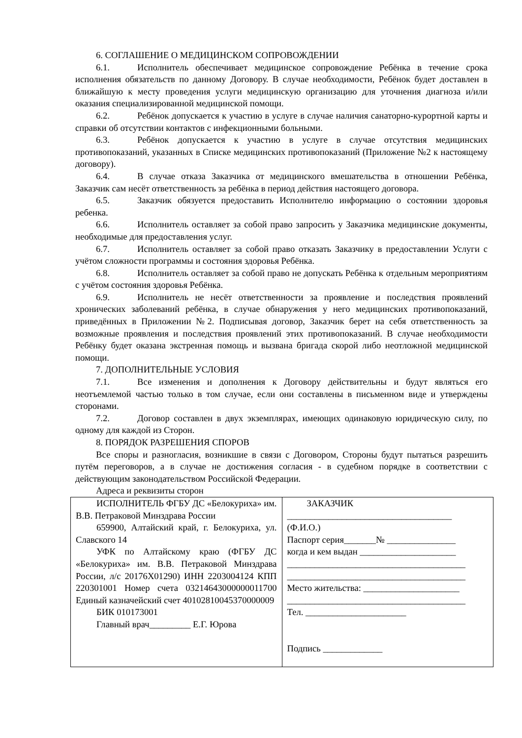6. СОГЛАШЕНИЕ О МЕДИЦИНСКОМ СОПРОВОЖДЕНИИ
6.1. Исполнитель обеспечивает медицинское сопровождение Ребёнка в течение срока исполнения обязательств по данному Договору. В случае необходимости, Ребёнок будет доставлен в ближайшую к месту проведения услуги медицинскую организацию для уточнения диагноза и/или оказания специализированной медицинской помощи.
6.2. Ребёнок допускается к участию в услуге в случае наличия санаторно-курортной карты и справки об отсутствии контактов с инфекционными больными.
6.3. Ребёнок допускается к участию в услуге в случае отсутствия медицинских противопоказаний, указанных в Списке медицинских противопоказаний (Приложение №2 к настоящему договору).
6.4. В случае отказа Заказчика от медицинского вмешательства в отношении Ребёнка, Заказчик сам несёт ответственность за ребёнка в период действия настоящего договора.
6.5. Заказчик обязуется предоставить Исполнителю информацию о состоянии здоровья ребенка.
6.6. Исполнитель оставляет за собой право запросить у Заказчика медицинские документы, необходимые для предоставления услуг.
6.7. Исполнитель оставляет за собой право отказать Заказчику в предоставлении Услуги с учётом сложности программы и состояния здоровья Ребёнка.
6.8. Исполнитель оставляет за собой право не допускать Ребёнка к отдельным мероприятиям с учётом состояния здоровья Ребёнка.
6.9. Исполнитель не несёт ответственности за проявление и последствия проявлений хронических заболеваний ребёнка, в случае обнаружения у него медицинских противопоказаний, приведённых в Приложении №2. Подписывая договор, Заказчик берет на себя ответственность за возможные проявления и последствия проявлений этих противопоказаний. В случае необходимости Ребёнку будет оказана экстренная помощь и вызвана бригада скорой либо неотложной медицинской помощи.
7. ДОПОЛНИТЕЛЬНЫЕ УСЛОВИЯ
7.1. Все изменения и дополнения к Договору действительны и будут являться его неотъемлемой частью только в том случае, если они составлены в письменном виде и утверждены сторонами.
7.2. Договор составлен в двух экземплярах, имеющих одинаковую юридическую силу, по одному для каждой из Сторон.
8. ПОРЯДОК РАЗРЕШЕНИЯ СПОРОВ
Все споры и разногласия, возникшие в связи с Договором, Стороны будут пытаться разрешить путём переговоров, а в случае не достижения согласия - в судебном порядке в соответствии с действующим законодательством Российской Федерации.
Адреса и реквизиты сторон
| ИСПОЛНИТЕЛЬ ФГБУ ДС «Белокуриха» им. В.В. Петраковой Минздрава России 659900, Алтайский край, г. Белокуриха, ул. Славского 14 УФК по Алтайскому краю (ФГБУ ДС «Белокуриха» им. В.В. Петраковой Минздрава России, л/с 20176Х01290) ИНН 2203004124 КПП 220301001 Номер счета 03214643000000011700 Единый казначейский счет 40102810045370000009 БИК 010173001 Главный врач_________ Е.Г. Юрова | ЗАКАЗЧИК ____________________________________ (Ф.И.О.) Паспорт серия_______№ _______________ когда и кем выдан _____________________ _______________________________________ _______________________________________ Место жительства: _____________________ _______________________________________ Тел. ______________________ Подпись _____________ |